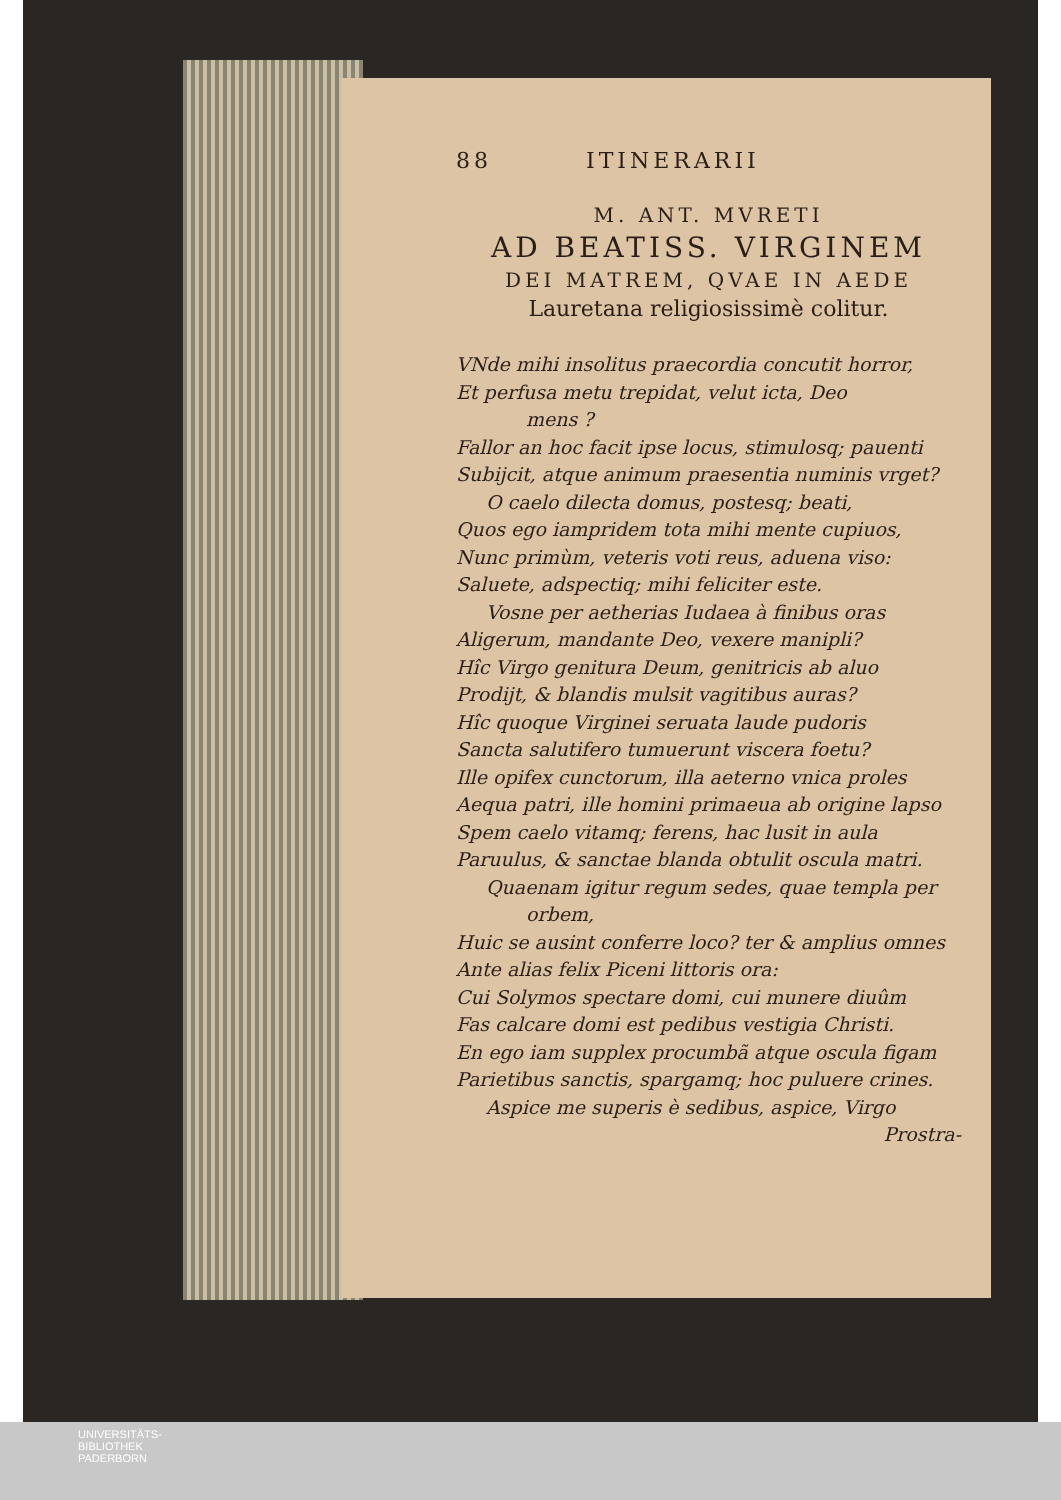88 ITINERARII
M. ANT. MVRETI
AD BEATISS. VIRGINEM
DEI MATREM, QVAE IN AEDE
Lauretana religiosissimè colitur.
VNde mihi insolitus praecordia concutit horror,
Et perfusa metu trepidat, velut icta, Deo
mens ?
Fallor an hoc facit ipse locus, stimulosq; pauenti
Subijcit, atque animum praesentia numinis vrget?
O caelo dilecta domus, postesq; beati,
Quos ego iampridem tota mihi mente cupiuos,
Nunc primùm, veteris voti reus, aduena viso:
Saluete, adspectiq; mihi feliciter este.
Vosne per aetherias Iudaea à finibus oras
Aligerum, mandante Deo, vexere manipli?
Hîc Virgo genitura Deum, genitricis ab aluo
Prodijt, & blandis mulsit vagitibus auras?
Hîc quoque Virginei seruata laude pudoris
Sancta salutifero tumuerunt viscera foetu?
Ille opifex cunctorum, illa aeterno vnica proles
Aequa patri, ille homini primaeua ab origine lapso
Spem caelo vitamq; ferens, hac lusit in aula
Paruulus, & sanctae blanda obtulit oscula matri.
Quaenam igitur regum sedes, quae templa per
orbem,
Huic se ausint conferre loco? ter & amplius omnes
Ante alias felix Piceni littoris ora:
Cui Solymos spectare domi, cui munere diuûm
Fas calcare domi est pedibus vestigia Christi.
En ego iam supplex procumbã atque oscula figam
Parietibus sanctis, spargamq; hoc puluere crines.
Aspice me superis è sedibus, aspice, Virgo
Prostra-
UNIVERSITÄTS-
BIBLIOTHEK
PADERBORN